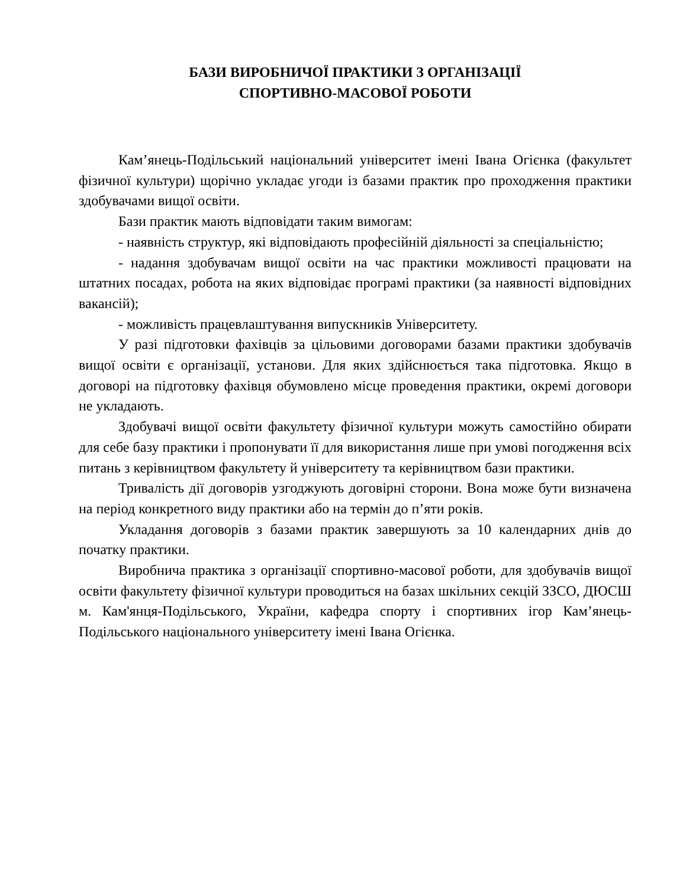БАЗИ ВИРОБНИЧОЇ ПРАКТИКИ З ОРГАНІЗАЦІЇ
СПОРТИВНО-МАСОВОЇ РОБОТИ
Кам’янець-Подільський національний університет імені Івана Огієнка (факультет фізичної культури) щорічно укладає угоди із базами практик про проходження практики здобувачами вищої освіти.
Бази практик мають відповідати таким вимогам:
- наявність структур, які відповідають професійній діяльності за спеціальністю;
- надання здобувачам вищої освіти на час практики можливості працювати на штатних посадах, робота на яких відповідає програмі практики (за наявності відповідних вакансій);
- можливість працевлаштування випускників Університету.
У разі підготовки фахівців за цільовими договорами базами практики здобувачів вищої освіти є організації, установи. Для яких здійснюється така підготовка. Якщо в договорі на підготовку фахівця обумовлено місце проведення практики, окремі договори не укладають.
Здобувачі вищої освіти факультету фізичної культури можуть самостійно обирати для себе базу практики і пропонувати її для використання лише при умові погодження всіх питань з керівництвом факультету й університету та керівництвом бази практики.
Тривалість дії договорів узгоджують договірні сторони. Вона може бути визначена на період конкретного виду практики або на термін до п’яти років.
Укладання договорів з базами практик завершують за 10 календарних днів до початку практики.
Виробнича практика з організації спортивно-масової роботи, для здобувачів вищої освіти факультету фізичної культури проводиться на базах шкільних секцій ЗЗСО, ДЮСШ м. Кам'янця-Подільського, України, кафедра спорту і спортивних ігор Кам’янець-Подільського національного університету імені Івана Огієнка.